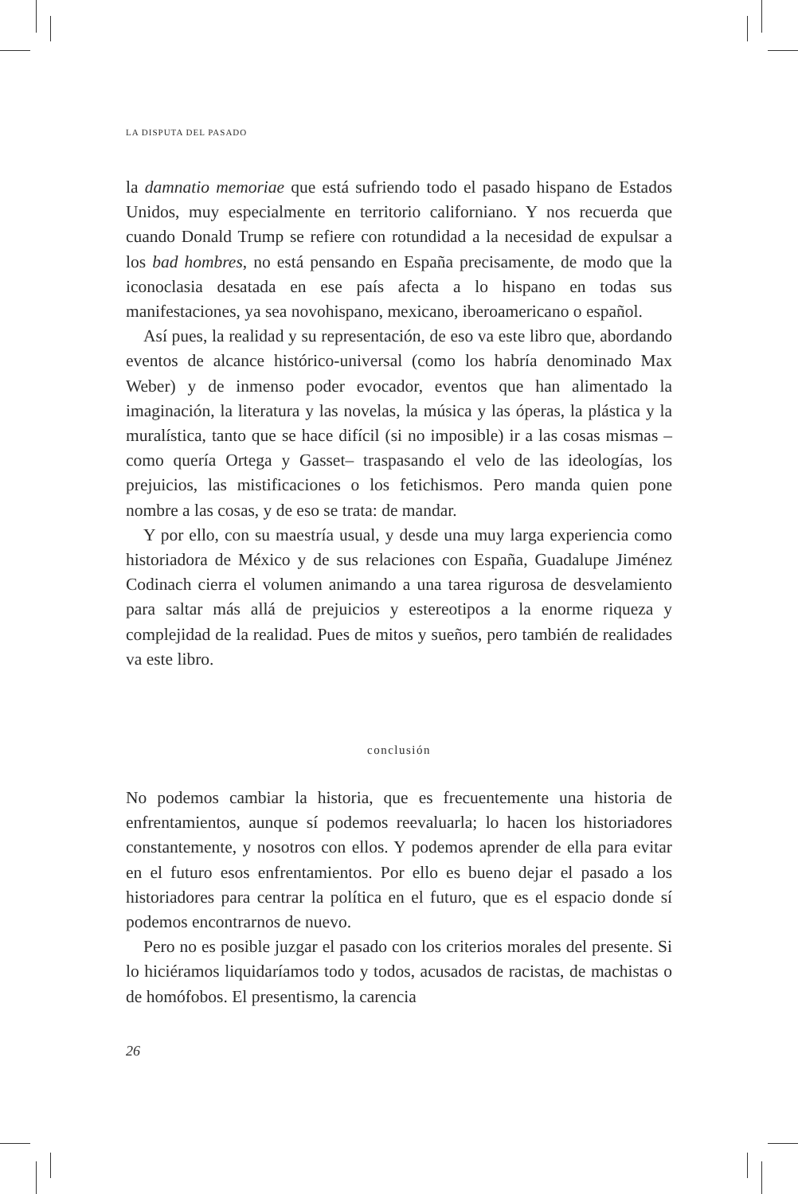LA DISPUTA DEL PASADO
la damnatio memoriae que está sufriendo todo el pasado hispano de Estados Unidos, muy especialmente en territorio californiano. Y nos recuerda que cuando Donald Trump se refiere con rotundidad a la necesidad de expulsar a los bad hombres, no está pensando en España precisamente, de modo que la iconoclasia desatada en ese país afecta a lo hispano en todas sus manifestaciones, ya sea novohispano, mexicano, iberoamericano o español.
Así pues, la realidad y su representación, de eso va este libro que, abordando eventos de alcance histórico-universal (como los habría denominado Max Weber) y de inmenso poder evocador, eventos que han alimentado la imaginación, la literatura y las novelas, la música y las óperas, la plástica y la muralística, tanto que se hace difícil (si no imposible) ir a las cosas mismas –como quería Ortega y Gasset– traspasando el velo de las ideologías, los prejuicios, las mistificaciones o los fetichismos. Pero manda quien pone nombre a las cosas, y de eso se trata: de mandar.
Y por ello, con su maestría usual, y desde una muy larga experiencia como historiadora de México y de sus relaciones con España, Guadalupe Jiménez Codinach cierra el volumen animando a una tarea rigurosa de desvelamiento para saltar más allá de prejuicios y estereotipos a la enorme riqueza y complejidad de la realidad. Pues de mitos y sueños, pero también de realidades va este libro.
conclusión
No podemos cambiar la historia, que es frecuentemente una historia de enfrentamientos, aunque sí podemos reevaluarla; lo hacen los historiadores constantemente, y nosotros con ellos. Y podemos aprender de ella para evitar en el futuro esos enfrentamientos. Por ello es bueno dejar el pasado a los historiadores para centrar la política en el futuro, que es el espacio donde sí podemos encontrarnos de nuevo.
Pero no es posible juzgar el pasado con los criterios morales del presente. Si lo hiciéramos liquidaríamos todo y todos, acusados de racistas, de machistas o de homófobos. El presentismo, la carencia
26